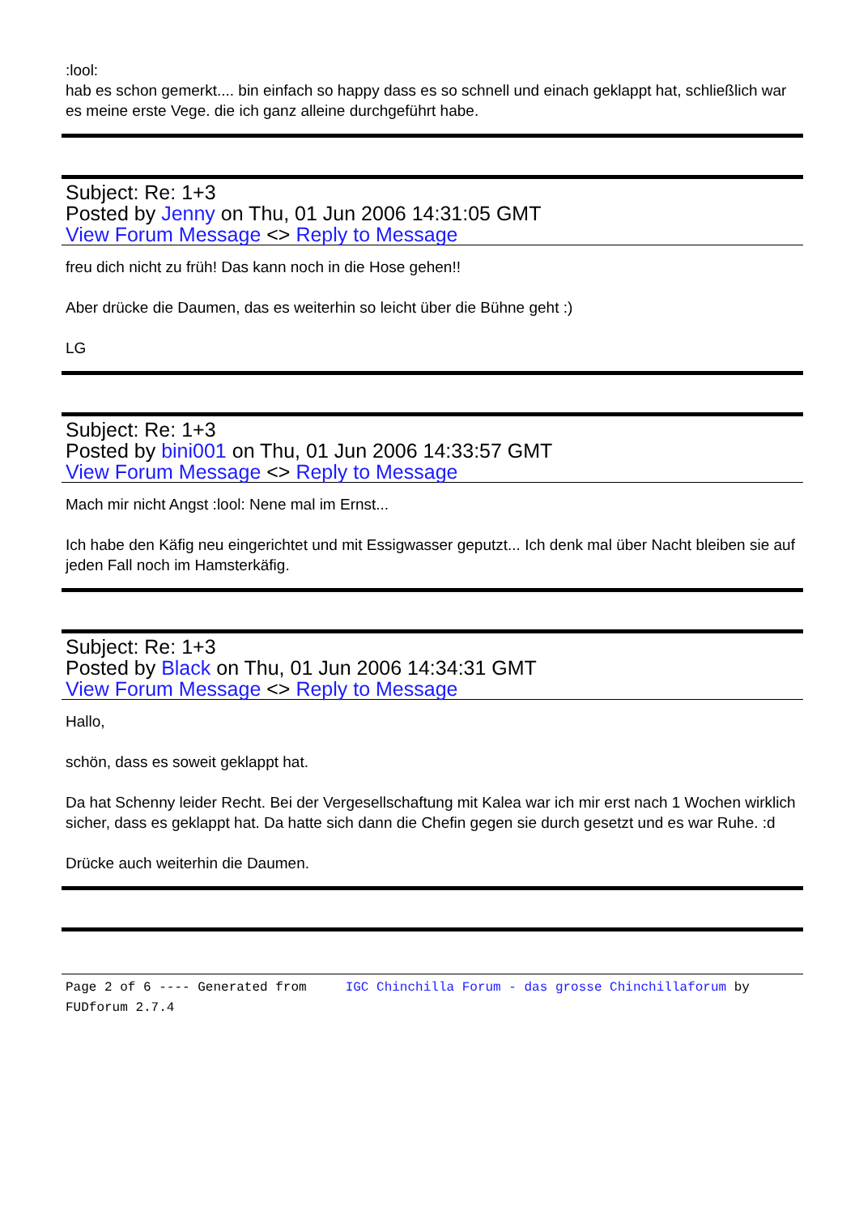:lool:
hab es schon gemerkt.... bin einfach so happy dass es so schnell und einach geklappt hat, schließlich war es meine erste Vege. die ich ganz alleine durchgeführt habe.
Subject: Re: 1+3
Posted by Jenny on Thu, 01 Jun 2006 14:31:05 GMT
View Forum Message <> Reply to Message
freu dich nicht zu früh! Das kann noch in die Hose gehen!!
Aber drücke die Daumen, das es weiterhin so leicht über die Bühne geht :)
LG
Subject: Re: 1+3
Posted by bini001 on Thu, 01 Jun 2006 14:33:57 GMT
View Forum Message <> Reply to Message
Mach mir nicht Angst :lool: Nene mal im Ernst...
Ich habe den Käfig neu eingerichtet und mit Essigwasser geputzt... Ich denk mal über Nacht bleiben sie auf jeden Fall noch im Hamsterkäfig.
Subject: Re: 1+3
Posted by Black on Thu, 01 Jun 2006 14:34:31 GMT
View Forum Message <> Reply to Message
Hallo,
schön, dass es soweit geklappt hat.
Da hat Schenny leider Recht. Bei der Vergesellschaftung mit Kalea war ich mir erst nach 1 Wochen wirklich sicher, dass es geklappt hat. Da hatte sich dann die Chefin gegen sie durch gesetzt und es war Ruhe. :d
Drücke auch weiterhin die Daumen.
Page 2 of 6 ---- Generated from IGC Chinchilla Forum - das grosse Chinchillaforum by FUDforum 2.7.4